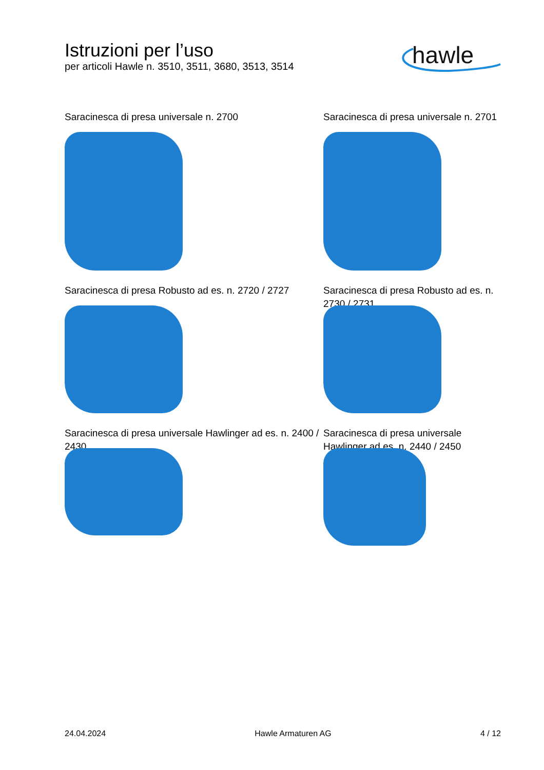Istruzioni per l’uso
per articoli Hawle n. 3510, 3511, 3680, 3513, 3514
hawle
Saracinesca di presa universale n. 2700
Saracinesca di presa universale n. 2701
Saracinesca di presa Robusto ad es. n. 2720 / 2727
Saracinesca di presa Robusto ad es. n. 2730 / 2731
Saracinesca di presa universale Hawlinger ad es. n. 2400 / 2430
Saracinesca di presa universale Hawlinger ad es. n. 2440 / 2450
24.04.2024 Hawle Armaturen AG 4 / 12